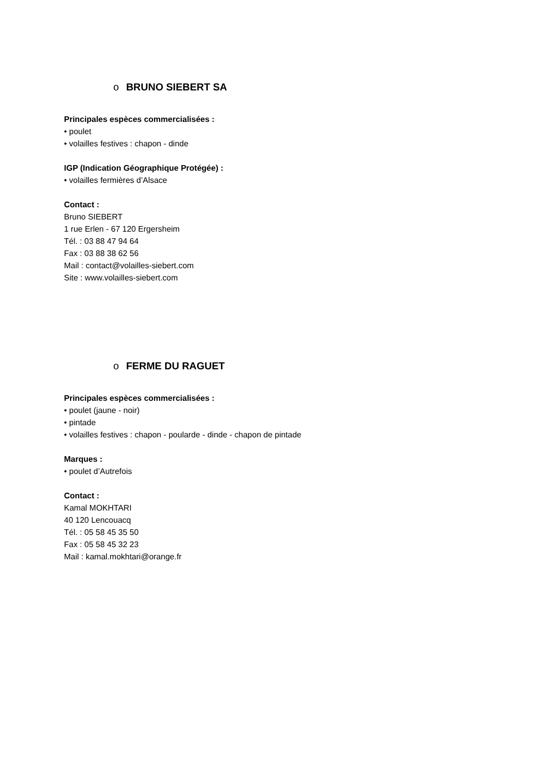o BRUNO SIEBERT SA
Principales espèces commercialisées :
• poulet
• volailles festives : chapon - dinde
IGP (Indication Géographique Protégée) :
• volailles fermières d’Alsace
Contact :
Bruno SIEBERT
1 rue Erlen - 67 120 Ergersheim
Tél. : 03 88 47 94 64
Fax : 03 88 38 62 56
Mail : contact@volailles-siebert.com
Site : www.volailles-siebert.com
o FERME DU RAGUET
Principales espèces commercialisées :
• poulet (jaune - noir)
• pintade
• volailles festives : chapon - poularde - dinde - chapon de pintade
Marques :
• poulet d’Autrefois
Contact :
Kamal MOKHTARI
40 120 Lencouacq
Tél. : 05 58 45 35 50
Fax : 05 58 45 32 23
Mail : kamal.mokhtari@orange.fr